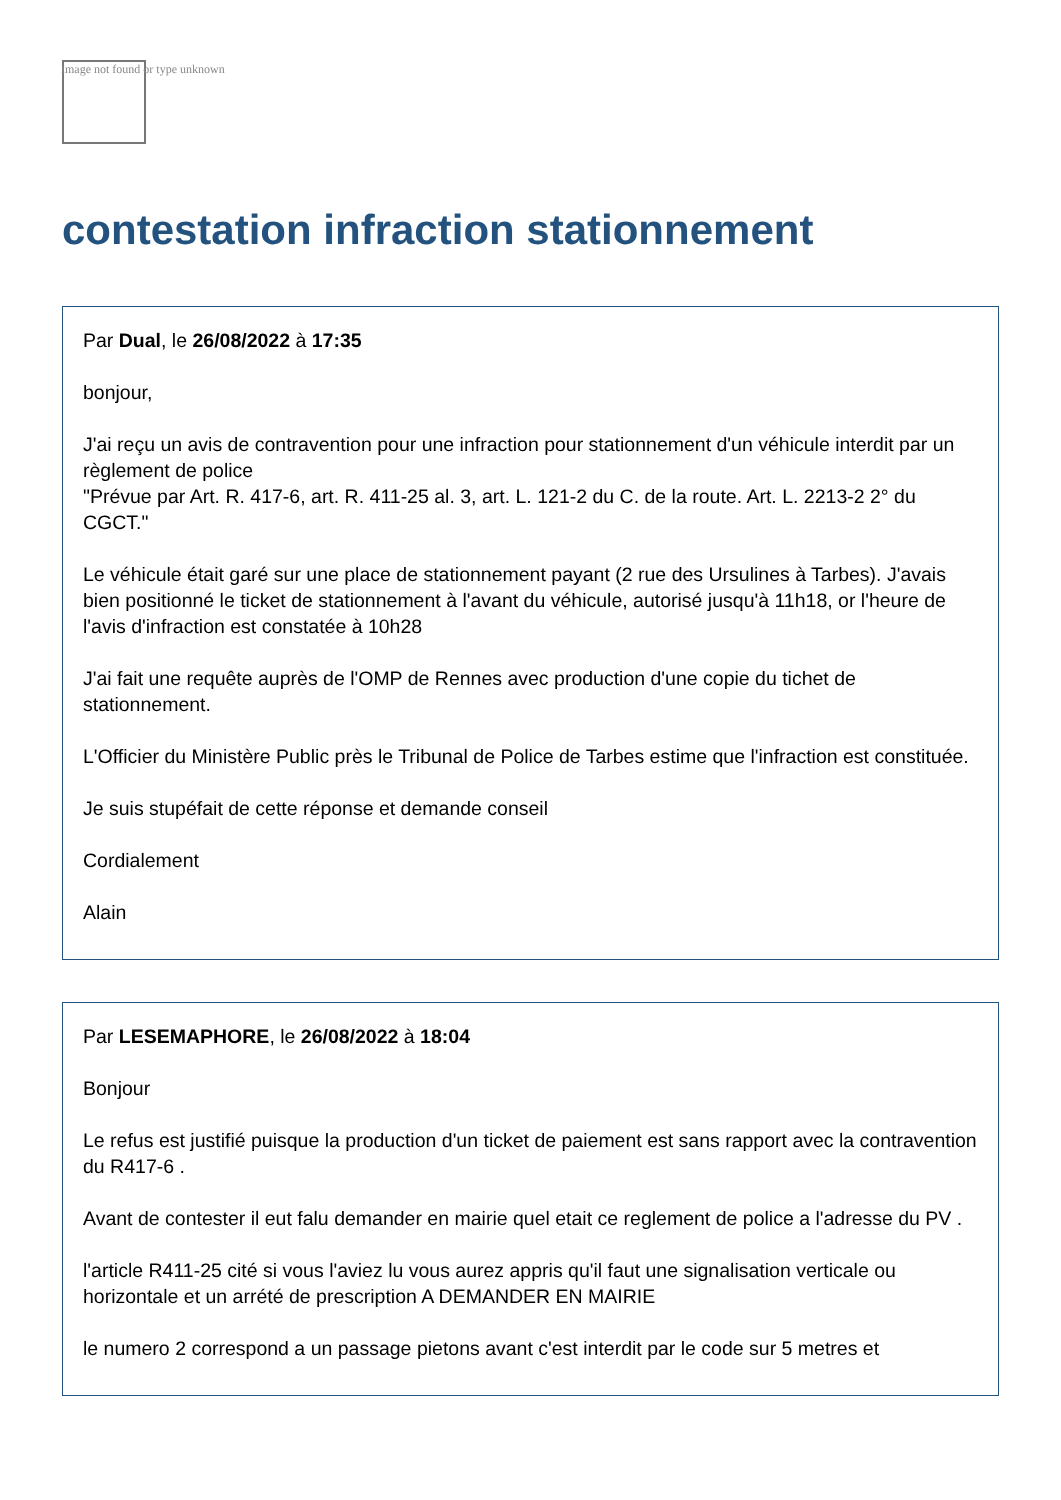Image not found or type unknown
contestation infraction stationnement
Par Dual, le 26/08/2022 à 17:35
bonjour,
J'ai reçu un avis de contravention pour une infraction pour stationnement d'un véhicule interdit par un règlement de police
"Prévue par Art. R. 417-6, art. R. 411-25 al. 3, art. L. 121-2 du C. de la route. Art. L. 2213-2 2° du CGCT."
Le véhicule était garé sur une place de stationnement payant (2 rue des Ursulines à Tarbes). J'avais bien positionné le ticket de stationnement à l'avant du véhicule, autorisé jusqu'à 11h18, or l'heure de l'avis d'infraction est constatée à 10h28
J'ai fait une requête auprès de l'OMP de Rennes avec production d'une copie du tichet de stationnement.
L'Officier du Ministère Public près le Tribunal de Police de Tarbes estime que l'infraction est constituée.
Je suis stupéfait de cette réponse et demande conseil
Cordialement
Alain
Par LESEMAPHORE, le 26/08/2022 à 18:04
Bonjour
Le refus est justifié puisque la production d'un ticket de paiement est sans rapport avec la contravention du R417-6 .
Avant de contester il eut falu demander en mairie quel etait ce reglement de police a l'adresse du PV .
l'article R411-25 cité si vous l'aviez lu vous aurez appris qu'il faut une signalisation verticale ou horizontale et un arrété de prescription A DEMANDER EN MAIRIE
le numero 2 correspond a un passage pietons avant c'est interdit par le code sur 5 metres et